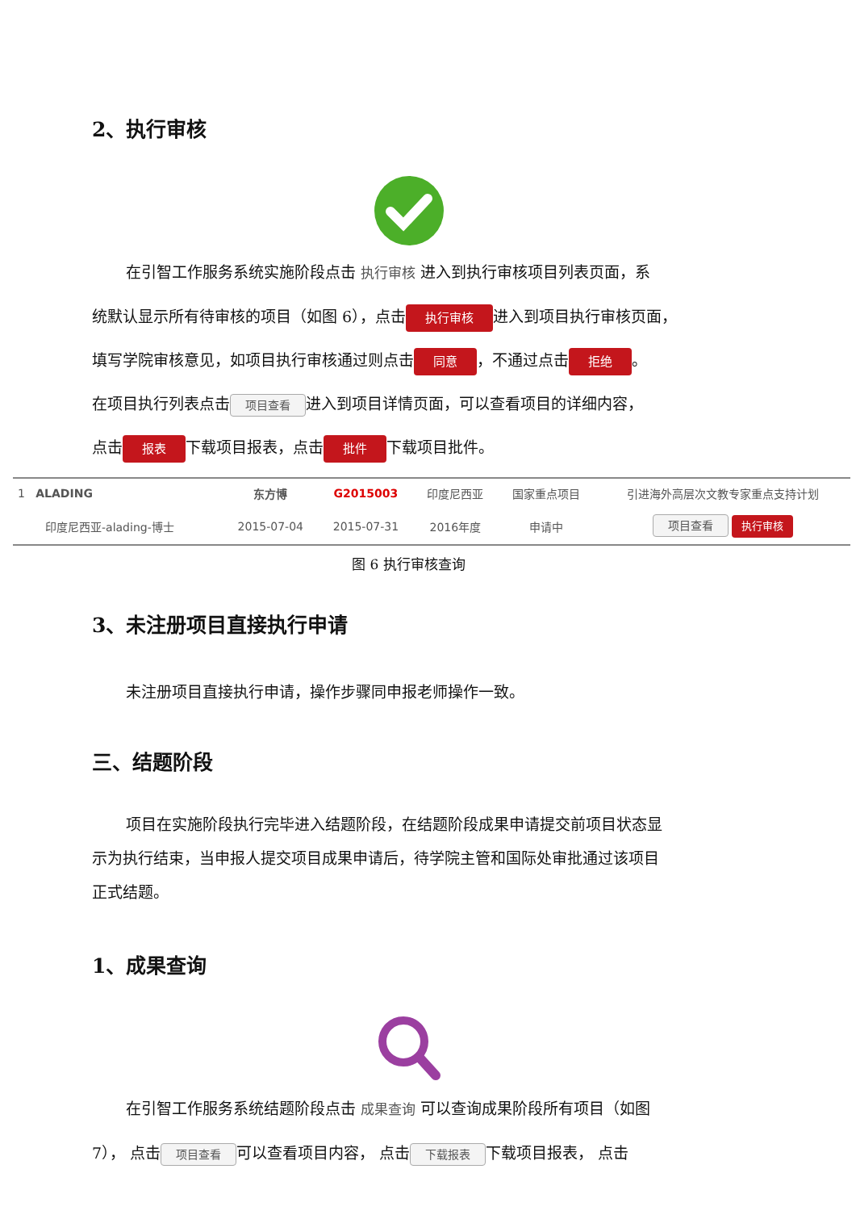2、执行审核
在引智工作服务系统实施阶段点击 执行审核 进入到执行审核项目列表页面，系
统默认显示所有待审核的项目（如图 6），点击 执行审核 进入到项目执行审核页面，
填写学院审核意见，如项目执行审核通过则点击 同意 ，不通过点击 拒绝 。
在项目执行列表点击 项目查看 进入到项目详情页面，可以查看项目的详细内容，
点击 报表 下载项目报表，点击 批件 下载项目批件。
| 1 ALADING | 东方博 | G2015003 | 印度尼西亚 | 国家重点项目 | 引进海外高层次文教专家重点支持计划 |
| 印度尼西亚-alading-博士 | 2015-07-04 | 2015-07-31 | 2016年度 | 申请中 | 项目查看 执行审核 |
图 6 执行审核查询
3、未注册项目直接执行申请
未注册项目直接执行申请，操作步骤同申报老师操作一致。
三、结题阶段
项目在实施阶段执行完毕进入结题阶段，在结题阶段成果申请提交前项目状态显
示为执行结束，当申报人提交项目成果申请后，待学院主管和国际处审批通过该项目
正式结题。
1、成果查询
在引智工作服务系统结题阶段点击 成果查询 可以查询成果阶段所有项目（如图
7）， 点击 项目查看 可以查看项目内容， 点击 下载报表 下载项目报表， 点击